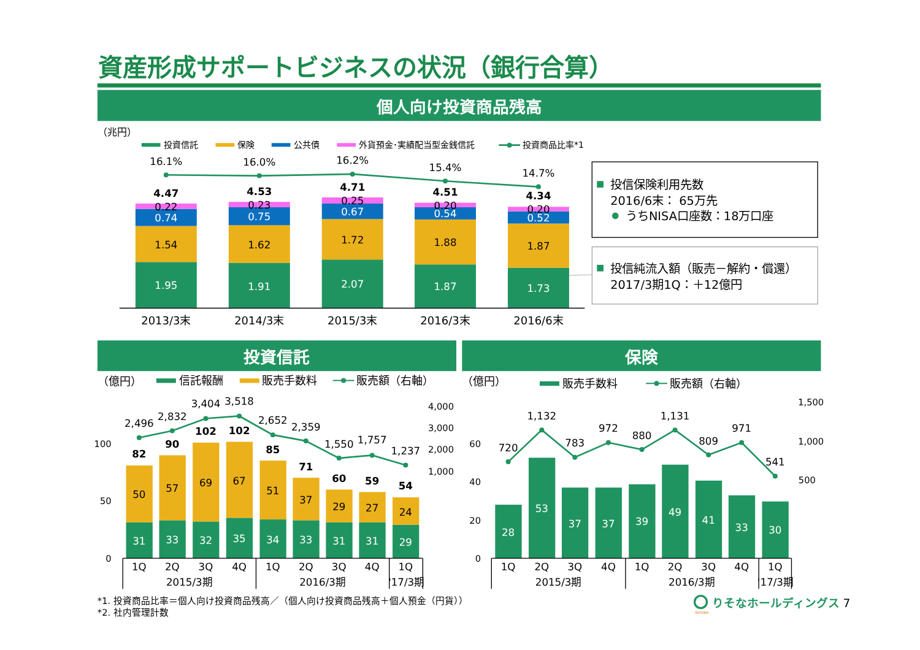資産形成サポートビジネスの状況（銀行合算）
個人向け投資商品残高
（兆円）
投資信託
保険
公共債
外貨預金･実績配当型金銭信託
投資商品比率*1
1.95
1.91
2.07
1.87
1.73
0.74
0.75
0.67
0.54
0.52
1.54
1.62
1.72
1.88
1.87
0.22
0.23
0.25
0.20
0.20
4.47
4.53
4.71
4.51
4.34
16.1%
16.0%
16.2%
15.4%
14.7%
2013/3末
2014/3末
2015/3末
2016/3末
2016/6末
投信保険利用先数
2016/6末： 65万先
うちNISA口座数：18万口座
投信純流入額（販売－解約・償還）
2017/3期1Q：＋12億円
投資信託
保険
（億円）
信託報酬
販売手数料
販売額（右軸）
（億円）
販売手数料
販売額（右軸）
100
50
0
4,000
3,000
2,000
1,000
60
40
20
0
1,500
1,000
500
31
33
32
35
34
33
31
31
29
50
57
69
67
51
37
29
27
24
82
90
102
102
85
71
60
59
54
2,496
2,832
3,404
3,518
2,652
2,359
1,550
1,757
1,237
1Q
2Q
3Q
4Q
1Q
2Q
3Q
4Q
1Q
2015/3期
2016/3期
'17/3期
28
53
37
37
39
49
41
33
30
720
1,132
783
972
880
1,131
809
971
541
1Q
2Q
3Q
4Q
1Q
2Q
3Q
4Q
1Q
2015/3期
2016/3期
'17/3期
*1. 投資商品比率＝個人向け投資商品残高／（個人向け投資商品残高＋個人預金（円貨））
*2. 社内管理計数
りそなホールディングス
RESONA
7